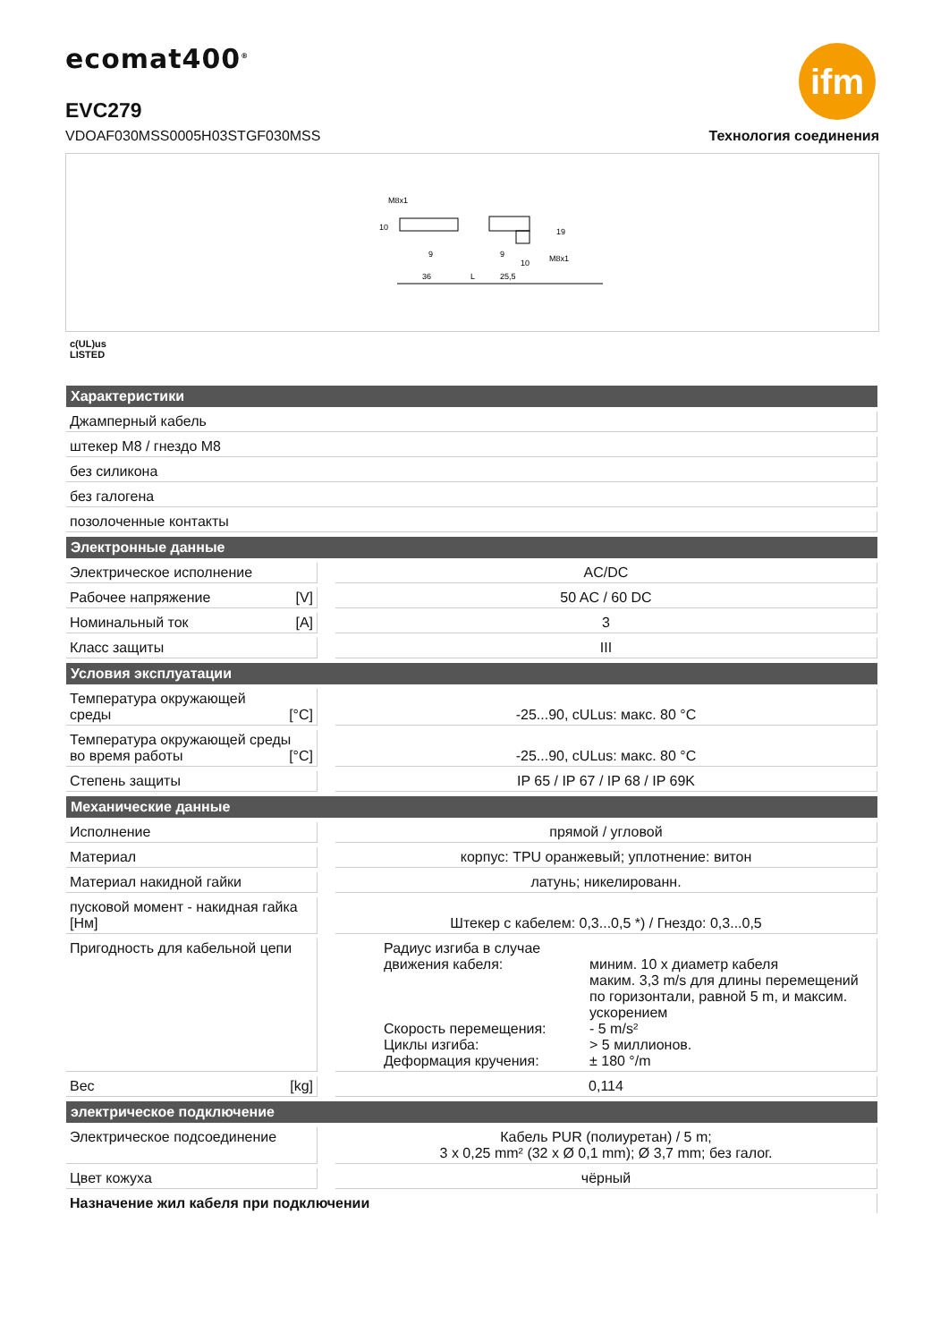ecomat400<sup>®</sup> ifm
EVC279
VDOAF030MSS0005H03STGF030MSS Технология соединения
36
L
25,5
M8x1
M8x1
10
9
9
10
19
c(UL)us
LISTED
| Характеристики | | |
| --- | --- | --- |
| Джамперный кабель | | |
| штекер M8 / гнездо M8 | | |
| без силикона | | |
| без галогена | | |
| позолоченные контакты | | |
| Электронные данные | | |
| Электрическое исполнение | | AC/DC |
| Рабочее напряжение [V] | | 50 AC / 60 DC |
| Номинальный ток [A] | | 3 |
| Класс защиты | | III |
| Условия эксплуатации | | |
| Температура окружающей среды [°C] | | -25...90, cULus: макс. 80 °C |
| Температура окружающей среды во время работы [°C] | | -25...90, cULus: макс. 80 °C |
| Степень защиты | | IP 65 / IP 67 / IP 68 / IP 69K |
| Механические данные | | |
| Исполнение | | прямой / угловой |
| Материал | | корпус: TPU оранжевый; уплотнение: витон |
| Материал накидной гайки | | латунь; никелированн. |
| пусковой момент - накидная гайка [Нм] | | Штекер с кабелем: 0,3...0,5 *) / Гнездо: 0,3...0,5 |
| Пригодность для кабельной цепи | | Радиус изгиба в случае движения кабеля: миним. 10 x диаметр кабеля маким. 3,3 m/s для длины перемещений по горизонтали, равной 5 m, и максим. ускорением Скорость перемещения: - 5 m/s² Циклы изгиба: > 5 миллионов. Деформация кручения: ± 180 °/m |
| Вес [kg] | | 0,114 |
| электрическое подключение | | |
| Электрическое подсоединение | | Кабель PUR (полиуретан) / 5 m; 3 x 0,25 mm² (32 x Ø 0,1 mm); Ø 3,7 mm; без галог. |
| Цвет кожуха | | чёрный |
| Назначение жил кабеля при подключении | | |